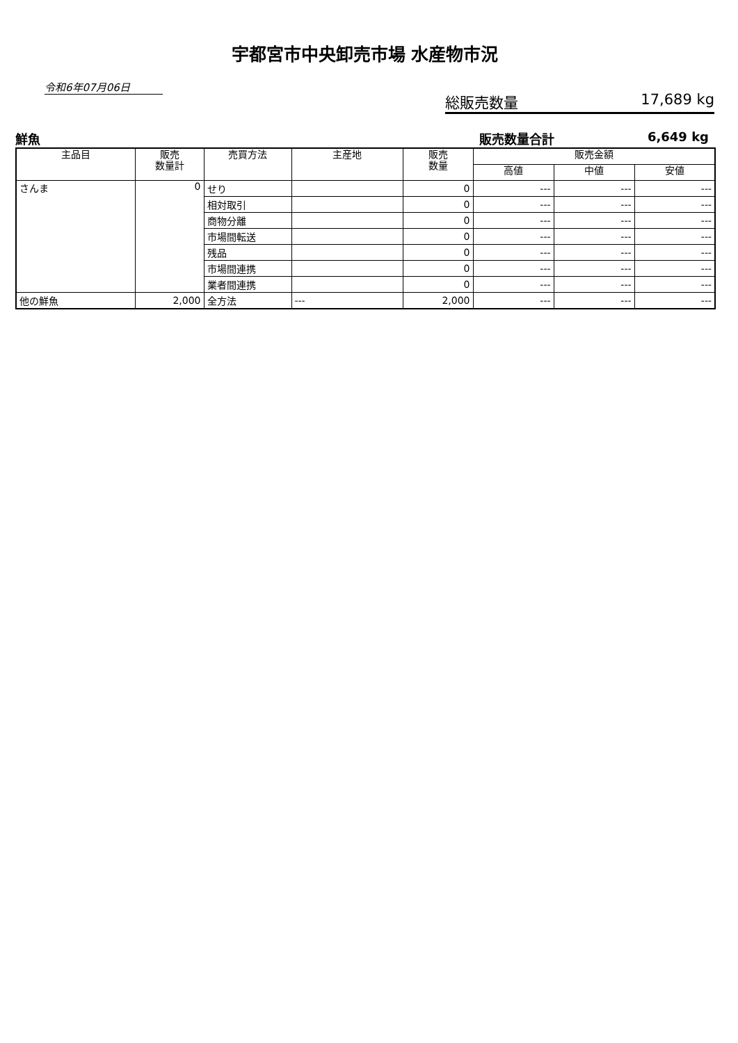宇都宮市中央卸売市場 水産物市況
令和6年07月06日
総販売数量 17,689 kg
鮮魚 販売数量合計 6,649 kg
| 主品目 | 販売 数量計 | 売買方法 | 主産地 | 販売 数量 | 販売金額 | | |
| --- | --- | --- | --- | --- | --- | --- | --- |
| | | | | | 高値 | 中値 | 安値 |
| さんま | 0 | せり | | 0 | --- | --- | --- |
| | | 相対取引 | | 0 | --- | --- | --- |
| | | 商物分離 | | 0 | --- | --- | --- |
| | | 市場間転送 | | 0 | --- | --- | --- |
| | | 残品 | | 0 | --- | --- | --- |
| | | 市場間連携 | | 0 | --- | --- | --- |
| | | 業者間連携 | | 0 | --- | --- | --- |
| 他の鮮魚 | 2,000 | 全方法 | --- | 2,000 | --- | --- | --- |